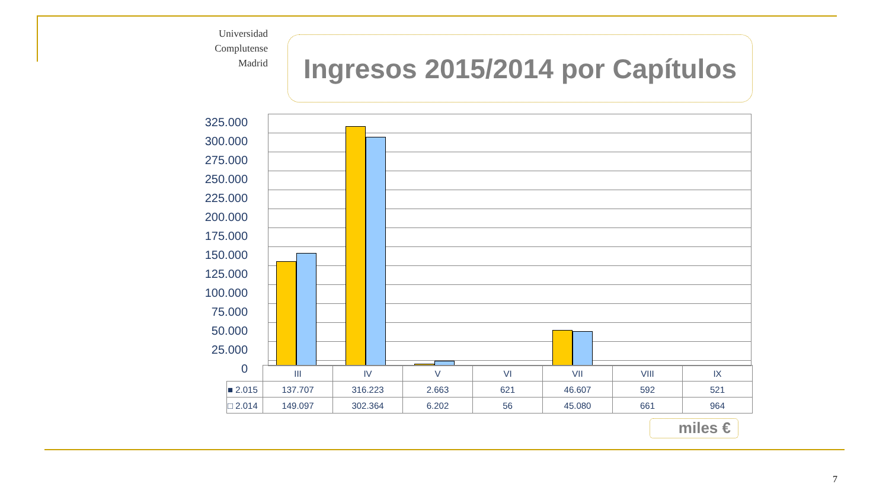Universidad
Complutense
Madrid
Ingresos 2015/2014 por Capítulos
325.000
300.000
275.000
250.000
225.000
200.000
175.000
150.000
125.000
100.000
75.000
50.000
25.000
0
| | III | IV | V | VI | VII | VIII | IX |
| ■ 2.015 | 137.707 | 316.223 | 2.663 | 621 | 46.607 | 592 | 521 |
| □ 2.014 | 149.097 | 302.364 | 6.202 | 56 | 45.080 | 661 | 964 |
miles €
7